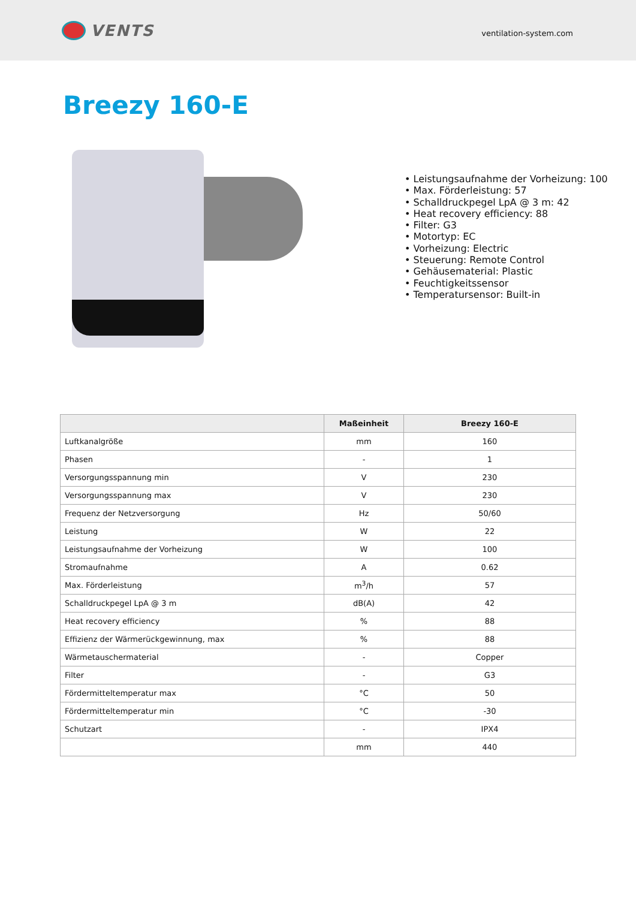VENTS
ventilation-system.com
Breezy 160-E
• Leistungsaufnahme der Vorheizung: 100
• Max. Förderleistung: 57
• Schalldruckpegel LpA @ 3 m: 42
• Heat recovery efficiency: 88
• Filter: G3
• Motortyp: EC
• Vorheizung: Electric
• Steuerung: Remote Control
• Gehäusematerial: Plastic
• Feuchtigkeitssensor
• Temperatursensor: Built-in
| | Maßeinheit | Breezy 160-E |
| --- | --- | --- |
| Luftkanalgröße | mm | 160 |
| Phasen | - | 1 |
| Versorgungsspannung min | V | 230 |
| Versorgungsspannung max | V | 230 |
| Frequenz der Netzversorgung | Hz | 50/60 |
| Leistung | W | 22 |
| Leistungsaufnahme der Vorheizung | W | 100 |
| Stromaufnahme | A | 0.62 |
| Max. Förderleistung | m<sup>3</sup>/h | 57 |
| Schalldruckpegel LpA @ 3 m | dB(A) | 42 |
| Heat recovery efficiency | % | 88 |
| Effizienz der Wärmerückgewinnung, max | % | 88 |
| Wärmetauschermaterial | - | Copper |
| Filter | - | G3 |
| Fördermitteltemperatur max | °C | 50 |
| Fördermitteltemperatur min | °C | -30 |
| Schutzart | - | IPX4 |
| | mm | 440 |